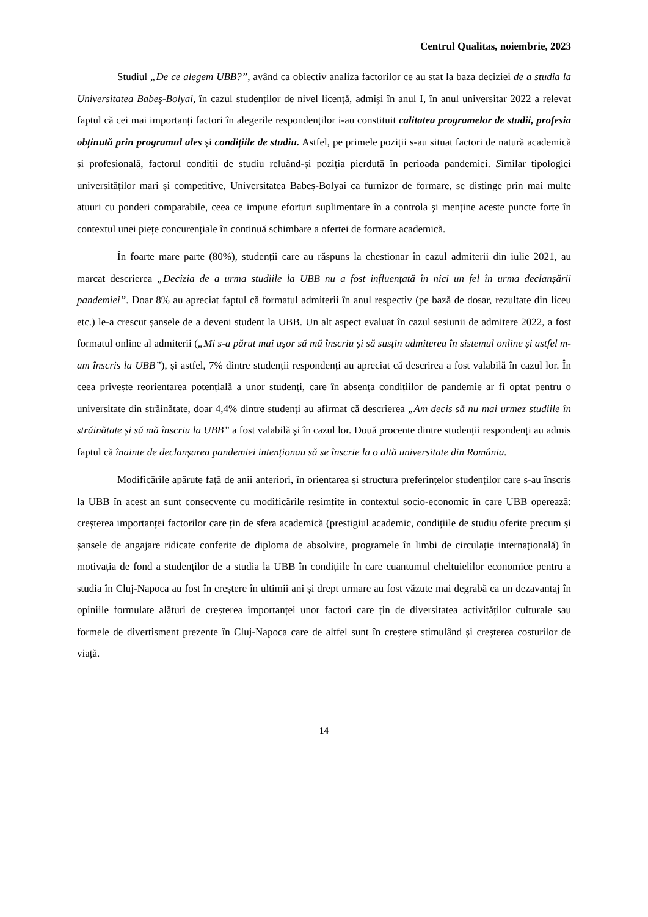Centrul Qualitas, noiembrie, 2023
Studiul „De ce alegem UBB?”, având ca obiectiv analiza factorilor ce au stat la baza deciziei de a studia la Universitatea Babeş-Bolyai, în cazul studenților de nivel licență, admiși în anul I, în anul universitar 2022 a relevat faptul că cei mai importanți factori în alegerile respondenților i-au constituit calitatea programelor de studii, profesia obținută prin programul ales și condițiile de studiu. Astfel, pe primele poziții s-au situat factori de natură academică și profesională, factorul condiții de studiu reluând-și poziția pierdută în perioada pandemiei. Similar tipologiei universităților mari și competitive, Universitatea Babeș-Bolyai ca furnizor de formare, se distinge prin mai multe atuuri cu ponderi comparabile, ceea ce impune eforturi suplimentare în a controla și menține aceste puncte forte în contextul unei piețe concurențiale în continuă schimbare a ofertei de formare academică.
În foarte mare parte (80%), studenții care au răspuns la chestionar în cazul admiterii din iulie 2021, au marcat descrierea „Decizia de a urma studiile la UBB nu a fost influențată în nici un fel în urma declanșării pandemiei”. Doar 8% au apreciat faptul că formatul admiterii în anul respectiv (pe bază de dosar, rezultate din liceu etc.) le-a crescut șansele de a deveni student la UBB. Un alt aspect evaluat în cazul sesiunii de admitere 2022, a fost formatul online al admiterii („Mi s-a părut mai uşor să mă înscriu și să susțin admiterea în sistemul online și astfel m-am înscris la UBB”), și astfel, 7% dintre studenții respondenți au apreciat că descrirea a fost valabilă în cazul lor. În ceea privește reorientarea potențială a unor studenți, care în absența condițiilor de pandemie ar fi optat pentru o universitate din străinătate, doar 4,4% dintre studenți au afirmat că descrierea „Am decis să nu mai urmez studiile în străinătate și să mă înscriu la UBB” a fost valabilă și în cazul lor. Două procente dintre studenții respondenți au admis faptul că înainte de declanșarea pandemiei intenționau să se înscrie la o altă universitate din România.
Modificările apărute față de anii anteriori, în orientarea și structura preferințelor studenților care s-au înscris la UBB în acest an sunt consecvente cu modificările resimțite în contextul socio-economic în care UBB operează: creșterea importanței factorilor care țin de sfera academică (prestigiul academic, condițiile de studiu oferite precum și șansele de angajare ridicate conferite de diploma de absolvire, programele în limbi de circulație internațională) în motivația de fond a studenților de a studia la UBB în condițiile în care cuantumul cheltuielilor economice pentru a studia în Cluj-Napoca au fost în creștere în ultimii ani și drept urmare au fost văzute mai degrabă ca un dezavantaj în opiniile formulate alături de creșterea importanței unor factori care țin de diversitatea activităților culturale sau formele de divertisment prezente în Cluj-Napoca care de altfel sunt în creștere stimulând și creșterea costurilor de viață.
14